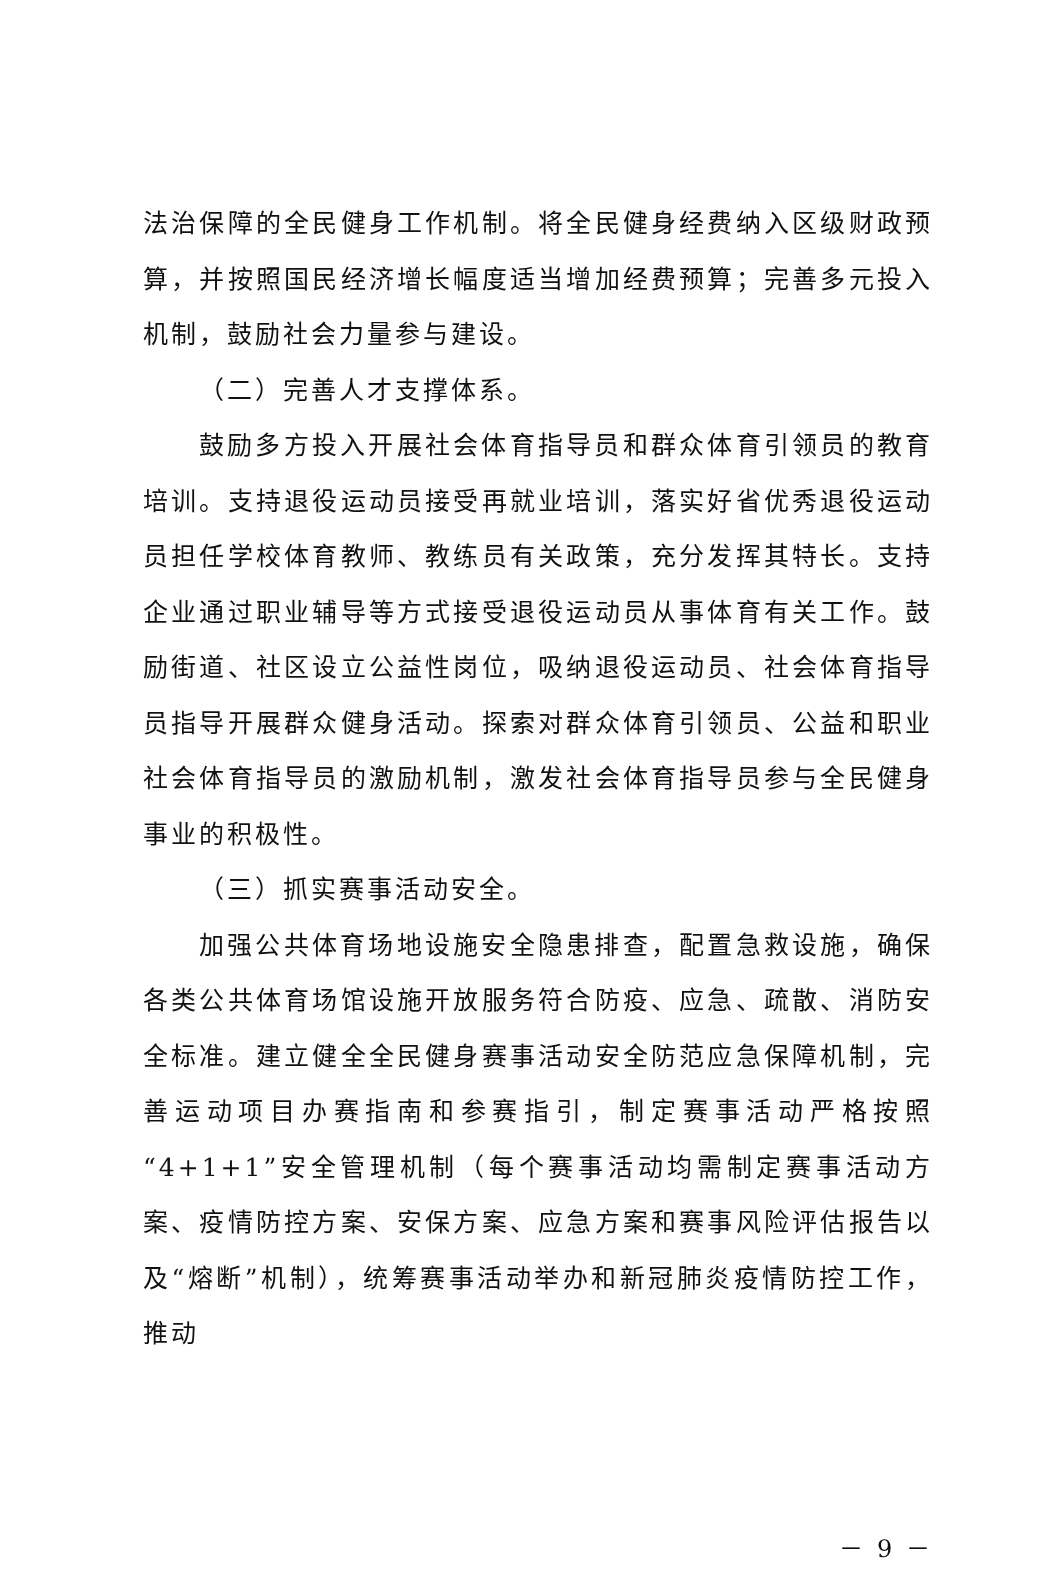法治保障的全民健身工作机制。将全民健身经费纳入区级财政预算，并按照国民经济增长幅度适当增加经费预算；完善多元投入机制，鼓励社会力量参与建设。
（二）完善人才支撑体系。
鼓励多方投入开展社会体育指导员和群众体育引领员的教育培训。支持退役运动员接受再就业培训，落实好省优秀退役运动员担任学校体育教师、教练员有关政策，充分发挥其特长。支持企业通过职业辅导等方式接受退役运动员从事体育有关工作。鼓励街道、社区设立公益性岗位，吸纳退役运动员、社会体育指导员指导开展群众健身活动。探索对群众体育引领员、公益和职业社会体育指导员的激励机制，激发社会体育指导员参与全民健身事业的积极性。
（三）抓实赛事活动安全。
加强公共体育场地设施安全隐患排查，配置急救设施，确保各类公共体育场馆设施开放服务符合防疫、应急、疏散、消防安全标准。建立健全全民健身赛事活动安全防范应急保障机制，完善运动项目办赛指南和参赛指引，制定赛事活动严格按照“4+1+1”安全管理机制（每个赛事活动均需制定赛事活动方案、疫情防控方案、安保方案、应急方案和赛事风险评估报告以及“熔断”机制），统筹赛事活动举办和新冠肺炎疫情防控工作，推动
－ 9 －